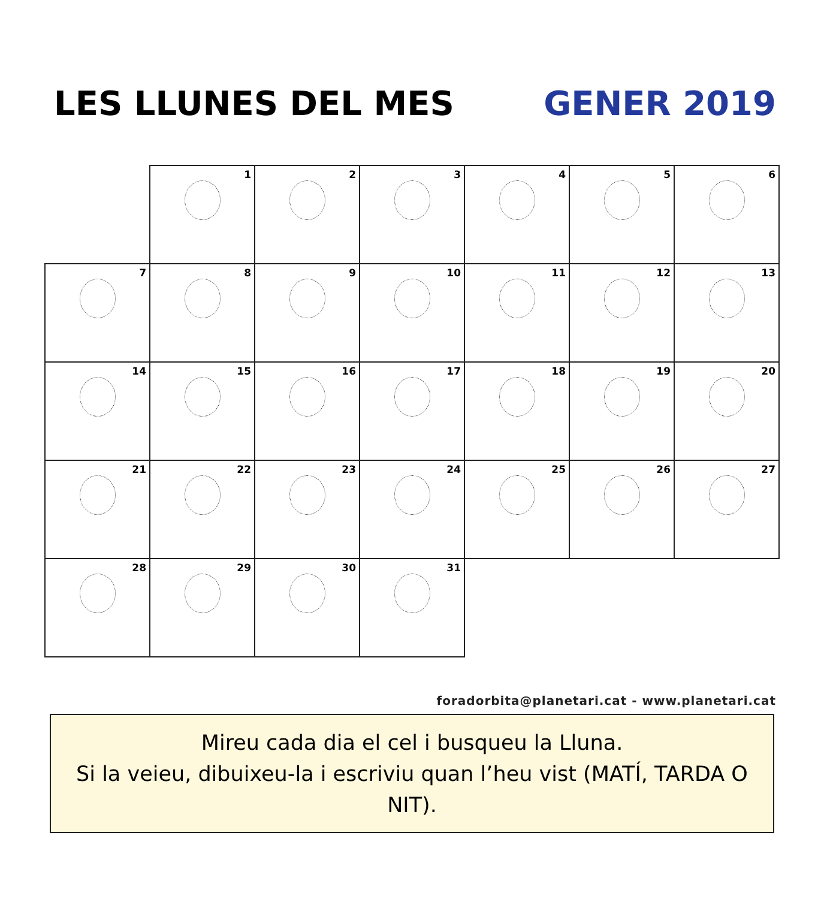LES LLUNES DEL MES GENER 2019
| | 1 | 2 | 3 | 4 | 5 | 6 |
| 7 | 8 | 9 | 10 | 11 | 12 | 13 |
| 14 | 15 | 16 | 17 | 18 | 19 | 20 |
| 21 | 22 | 23 | 24 | 25 | 26 | 27 |
| 28 | 29 | 30 | 31 | | | |
foradorbita@planetari.cat - www.planetari.cat
Mireu cada dia el cel i busqueu la Lluna.
Si la veieu, dibuixeu-la i escriviu quan l’heu vist (MATÍ, TARDA O NIT).